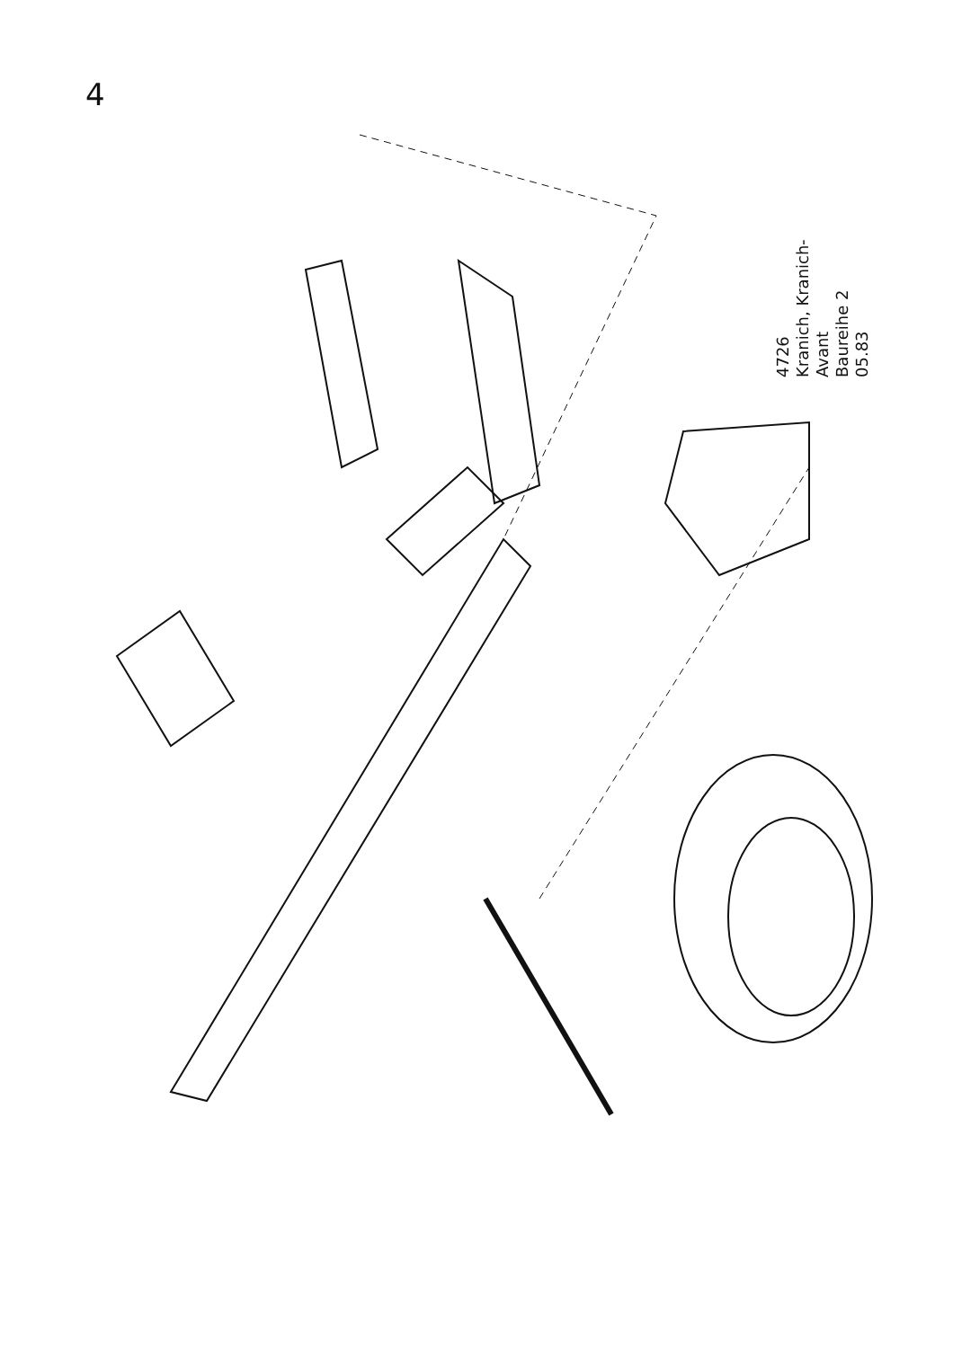4
4726
Kranich, Kranich-Avant
Baureihe 2
05.83
1 2 3 4 5 6 5 7 8 9 10 11 12 13 14 15 16 17 18 19 19 19 20 21 22 23 24 25 26 27 28 29 30 31 32 33 34 35 36 37 38 39 40 41 42 43 44 45 46 47 48 49 50 51 52 53 54 55 56 57 58 59 60 61 62 63 64 65 66 67